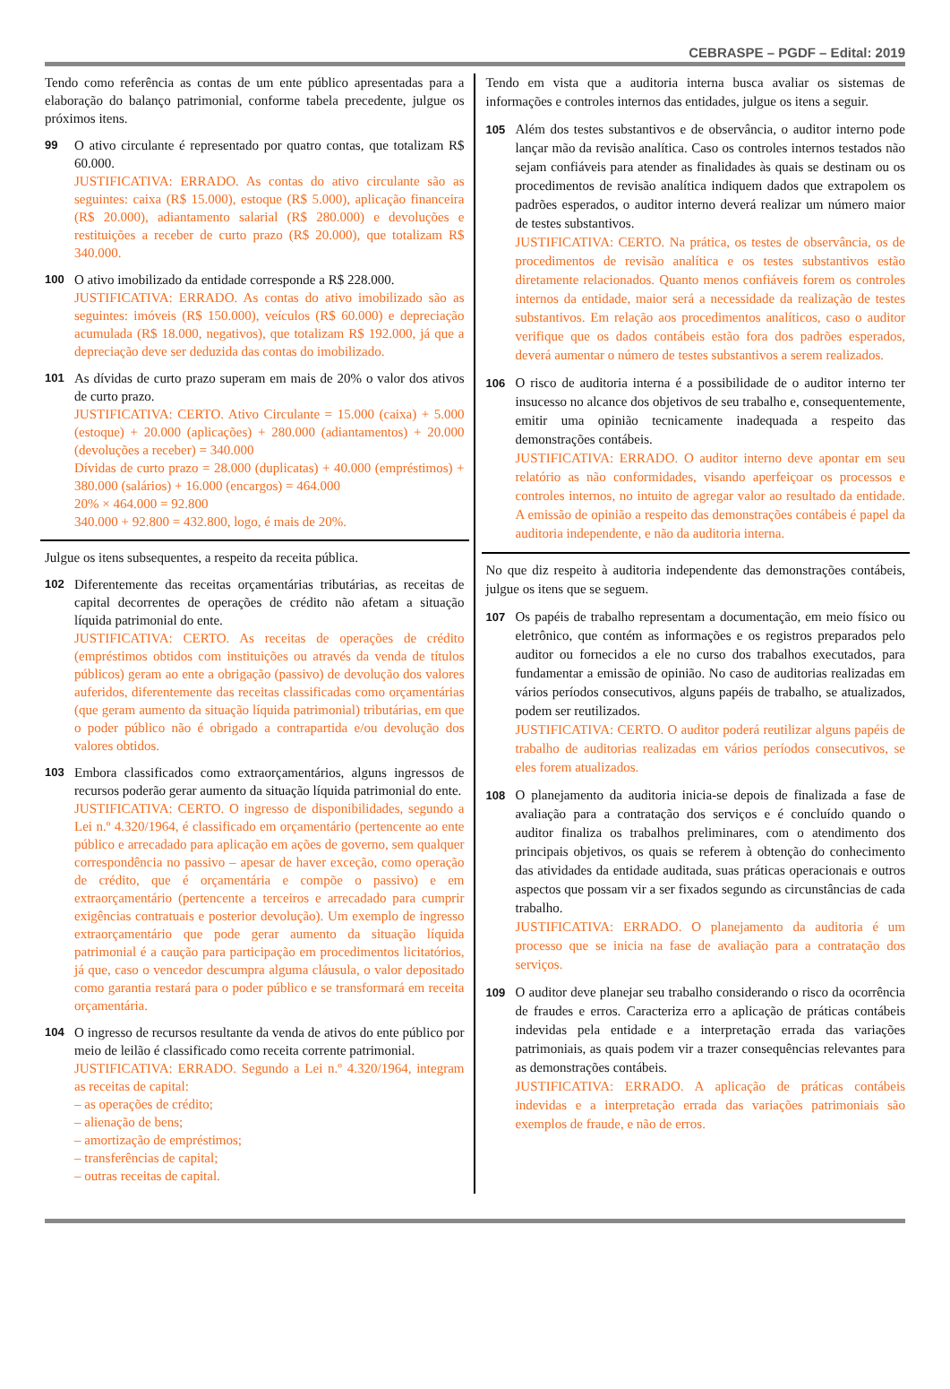CEBRASPE – PGDF – Edital: 2019
Tendo como referência as contas de um ente público apresentadas para a elaboração do balanço patrimonial, conforme tabela precedente, julgue os próximos itens.
99
O ativo circulante é representado por quatro contas, que totalizam R$ 60.000.
JUSTIFICATIVA: ERRADO. As contas do ativo circulante são as seguintes: caixa (R$ 15.000), estoque (R$ 5.000), aplicação financeira (R$ 20.000), adiantamento salarial (R$ 280.000) e devoluções e restituições a receber de curto prazo (R$ 20.000), que totalizam R$ 340.000.
100
O ativo imobilizado da entidade corresponde a R$ 228.000.
JUSTIFICATIVA: ERRADO. As contas do ativo imobilizado são as seguintes: imóveis (R$ 150.000), veículos (R$ 60.000) e depreciação acumulada (R$ 18.000, negativos), que totalizam R$ 192.000, já que a depreciação deve ser deduzida das contas do imobilizado.
101
As dívidas de curto prazo superam em mais de 20% o valor dos ativos de curto prazo.
JUSTIFICATIVA: CERTO. Ativo Circulante = 15.000 (caixa) + 5.000 (estoque) + 20.000 (aplicações) + 280.000 (adiantamentos) + 20.000 (devoluções a receber) = 340.000
Dívidas de curto prazo = 28.000 (duplicatas) + 40.000 (empréstimos) + 380.000 (salários) + 16.000 (encargos) = 464.000
20% × 464.000 = 92.800
340.000 + 92.800 = 432.800, logo, é mais de 20%.
Julgue os itens subsequentes, a respeito da receita pública.
102
Diferentemente das receitas orçamentárias tributárias, as receitas de capital decorrentes de operações de crédito não afetam a situação líquida patrimonial do ente.
JUSTIFICATIVA: CERTO. As receitas de operações de crédito (empréstimos obtidos com instituições ou através da venda de títulos públicos) geram ao ente a obrigação (passivo) de devolução dos valores auferidos, diferentemente das receitas classificadas como orçamentárias (que geram aumento da situação líquida patrimonial) tributárias, em que o poder público não é obrigado a contrapartida e/ou devolução dos valores obtidos.
103
Embora classificados como extraorçamentários, alguns ingressos de recursos poderão gerar aumento da situação líquida patrimonial do ente.
JUSTIFICATIVA: CERTO. O ingresso de disponibilidades, segundo a Lei n.º 4.320/1964, é classificado em orçamentário (pertencente ao ente público e arrecadado para aplicação em ações de governo, sem qualquer correspondência no passivo – apesar de haver exceção, como operação de crédito, que é orçamentária e compõe o passivo) e em extraorçamentário (pertencente a terceiros e arrecadado para cumprir exigências contratuais e posterior devolução). Um exemplo de ingresso extraorçamentário que pode gerar aumento da situação líquida patrimonial é a caução para participação em procedimentos licitatórios, já que, caso o vencedor descumpra alguma cláusula, o valor depositado como garantia restará para o poder público e se transformará em receita orçamentária.
104
O ingresso de recursos resultante da venda de ativos do ente público por meio de leilão é classificado como receita corrente patrimonial.
JUSTIFICATIVA: ERRADO. Segundo a Lei n.º 4.320/1964, integram as receitas de capital:
– as operações de crédito;
– alienação de bens;
– amortização de empréstimos;
– transferências de capital;
– outras receitas de capital.
Tendo em vista que a auditoria interna busca avaliar os sistemas de informações e controles internos das entidades, julgue os itens a seguir.
105
Além dos testes substantivos e de observância, o auditor interno pode lançar mão da revisão analítica. Caso os controles internos testados não sejam confiáveis para atender as finalidades às quais se destinam ou os procedimentos de revisão analítica indiquem dados que extrapolem os padrões esperados, o auditor interno deverá realizar um número maior de testes substantivos.
JUSTIFICATIVA: CERTO. Na prática, os testes de observância, os de procedimentos de revisão analítica e os testes substantivos estão diretamente relacionados. Quanto menos confiáveis forem os controles internos da entidade, maior será a necessidade da realização de testes substantivos. Em relação aos procedimentos analíticos, caso o auditor verifique que os dados contábeis estão fora dos padrões esperados, deverá aumentar o número de testes substantivos a serem realizados.
106
O risco de auditoria interna é a possibilidade de o auditor interno ter insucesso no alcance dos objetivos de seu trabalho e, consequentemente, emitir uma opinião tecnicamente inadequada a respeito das demonstrações contábeis.
JUSTIFICATIVA: ERRADO. O auditor interno deve apontar em seu relatório as não conformidades, visando aperfeiçoar os processos e controles internos, no intuito de agregar valor ao resultado da entidade. A emissão de opinião a respeito das demonstrações contábeis é papel da auditoria independente, e não da auditoria interna.
No que diz respeito à auditoria independente das demonstrações contábeis, julgue os itens que se seguem.
107
Os papéis de trabalho representam a documentação, em meio físico ou eletrônico, que contém as informações e os registros preparados pelo auditor ou fornecidos a ele no curso dos trabalhos executados, para fundamentar a emissão de opinião. No caso de auditorias realizadas em vários períodos consecutivos, alguns papéis de trabalho, se atualizados, podem ser reutilizados.
JUSTIFICATIVA: CERTO. O auditor poderá reutilizar alguns papéis de trabalho de auditorias realizadas em vários períodos consecutivos, se eles forem atualizados.
108
O planejamento da auditoria inicia-se depois de finalizada a fase de avaliação para a contratação dos serviços e é concluído quando o auditor finaliza os trabalhos preliminares, com o atendimento dos principais objetivos, os quais se referem à obtenção do conhecimento das atividades da entidade auditada, suas práticas operacionais e outros aspectos que possam vir a ser fixados segundo as circunstâncias de cada trabalho.
JUSTIFICATIVA: ERRADO. O planejamento da auditoria é um processo que se inicia na fase de avaliação para a contratação dos serviços.
109
O auditor deve planejar seu trabalho considerando o risco da ocorrência de fraudes e erros. Caracteriza erro a aplicação de práticas contábeis indevidas pela entidade e a interpretação errada das variações patrimoniais, as quais podem vir a trazer consequências relevantes para as demonstrações contábeis.
JUSTIFICATIVA: ERRADO. A aplicação de práticas contábeis indevidas e a interpretação errada das variações patrimoniais são exemplos de fraude, e não de erros.